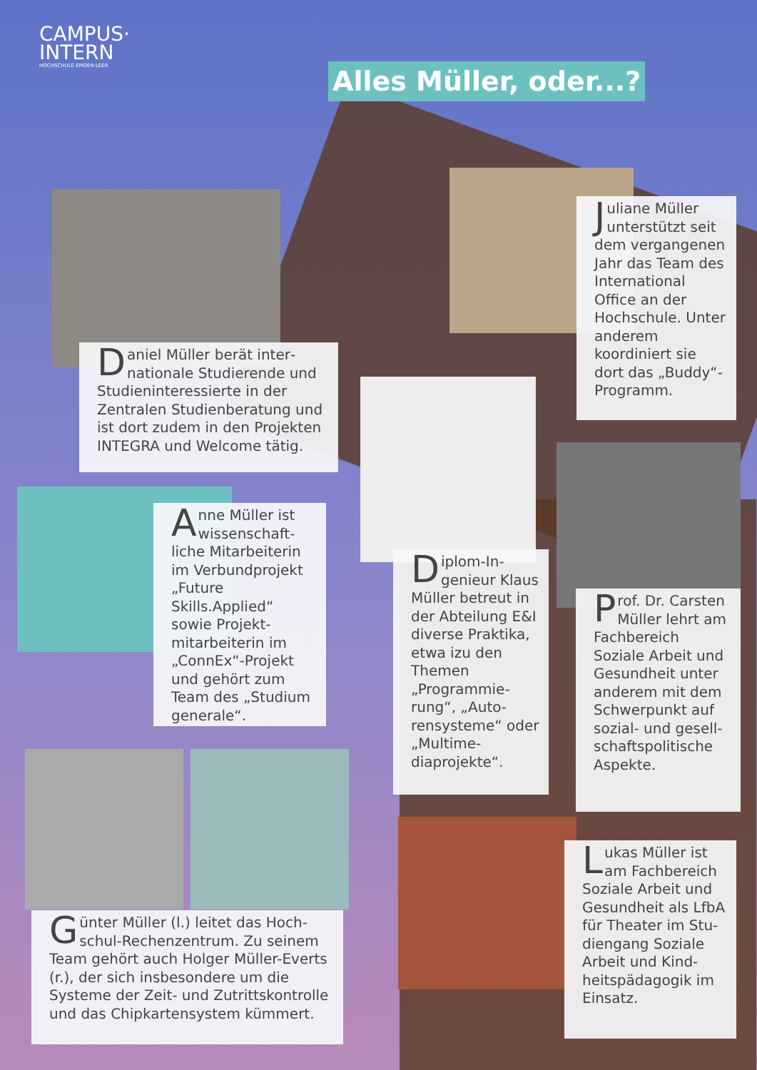CAMPUS·
INTERN
HOCHSCHULE EMDEN·LEER
Alles Müller, oder...?
Daniel Müller berät inter­nationale Studierende und Studieninteressierte in der Zentralen Studienbera­tung und ist dort zudem in den Projekten INTEGRA und Welcome tätig.
Juliane Müller unterstützt seit dem ver­gangenen Jahr das Team des International Office an der Hochschule. Unter anderem koordiniert sie dort das „Bud­dy“-Programm.
Anne Müller ist wissenschaft­liche Mitarbeite­rin im Verbund­projekt „Future Skills.Applied“ sowie Projekt­mitarbeiterin im „ConnEx“-Projekt und gehört zum Team des „Studi­um generale“.
Diplom-In­genieur Klaus Müller betreut in der Abteilung E&I diverse Prak­tika, etwa izu den Themen „Programmie­rung“, „Auto­rensysteme“ oder „Multime­diaprojekte“.
Prof. Dr. Cars­ten Müller lehrt am Fach­bereich Soziale Arbeit und Ge­sundheit unter anderem mit dem Schwer­punkt auf sozi­al- und gesell­schaftspolitische Aspekte.
Günter Müller (l.) leitet das Hoch­schul-Rechenzentrum. Zu seinem Team gehört auch Holger Müller-Everts (r.), der sich insbeson­dere um die Systeme der Zeit- und Zutrittskontrolle und das Chipkar­tensystem kümmert.
Lukas Müller ist am Fachbe­reich Soziale Ar­beit und Gesund­heit als LfbA für Theater im Stu­diengang Soziale Arbeit und Kind­heitspädagogik im Einsatz.